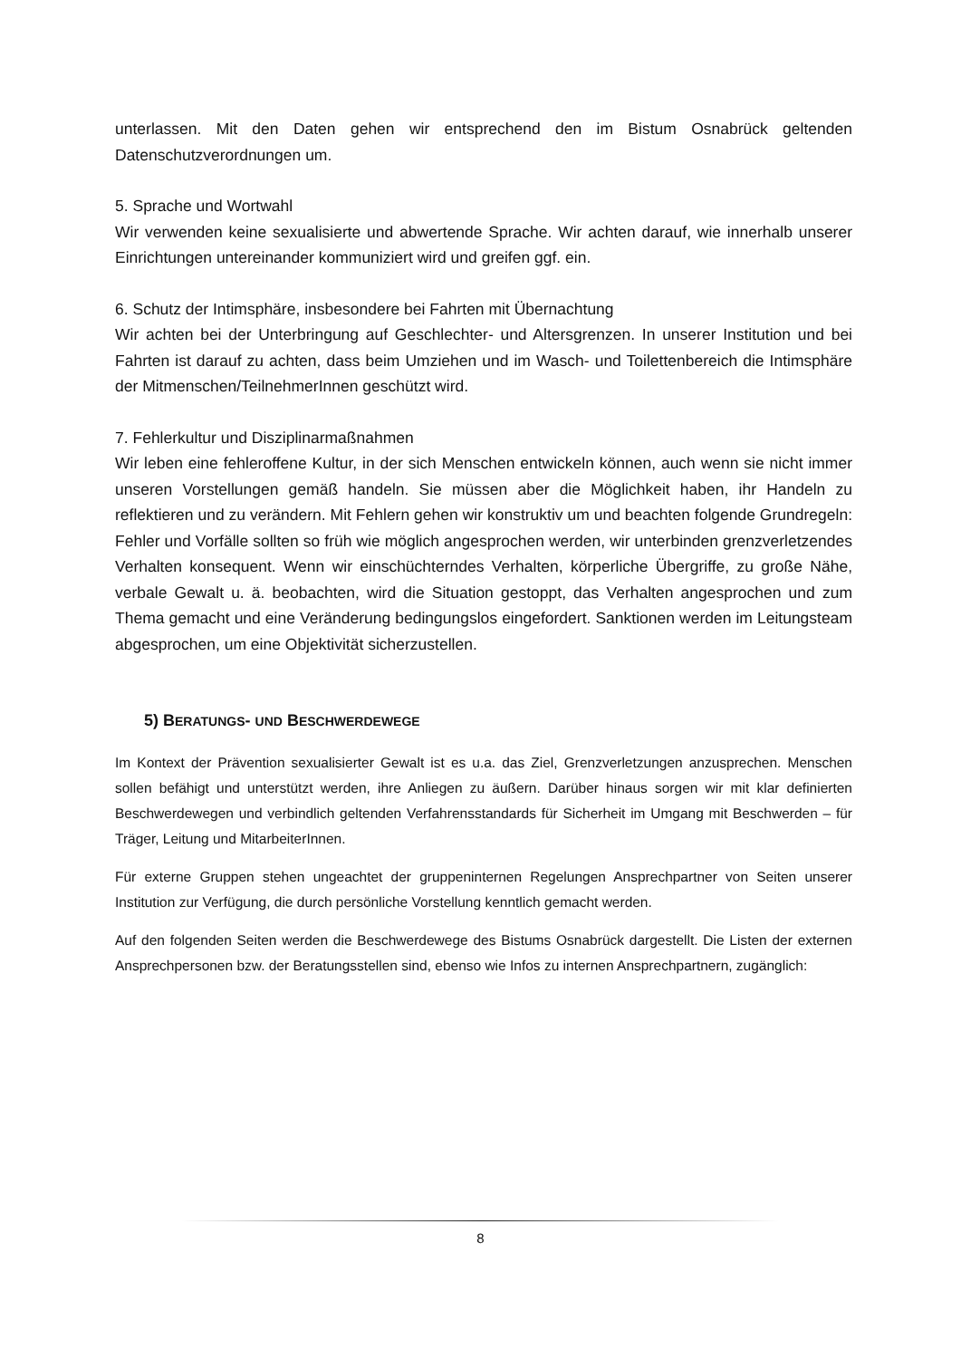unterlassen. Mit den Daten gehen wir entsprechend den im Bistum Osnabrück geltenden Datenschutzverordnungen um.
5. Sprache und Wortwahl
Wir verwenden keine sexualisierte und abwertende Sprache. Wir achten darauf, wie innerhalb unserer Einrichtungen untereinander kommuniziert wird und greifen ggf. ein.
6. Schutz der Intimsphäre, insbesondere bei Fahrten mit Übernachtung
Wir achten bei der Unterbringung auf Geschlechter- und Altersgrenzen. In unserer Institution und bei Fahrten ist darauf zu achten, dass beim Umziehen und im Wasch- und Toilettenbereich die Intimsphäre der Mitmenschen/TeilnehmerInnen geschützt wird.
7. Fehlerkultur und Disziplinarmaßnahmen
Wir leben eine fehleroffene Kultur, in der sich Menschen entwickeln können, auch wenn sie nicht immer unseren Vorstellungen gemäß handeln. Sie müssen aber die Möglichkeit haben, ihr Handeln zu reflektieren und zu verändern. Mit Fehlern gehen wir konstruktiv um und beachten folgende Grundregeln: Fehler und Vorfälle sollten so früh wie möglich angesprochen werden, wir unterbinden grenzverletzendes Verhalten konsequent. Wenn wir einschüchterndes Verhalten, körperliche Übergriffe, zu große Nähe, verbale Gewalt u. ä. beobachten, wird die Situation gestoppt, das Verhalten angesprochen und zum Thema gemacht und eine Veränderung bedingungslos eingefordert. Sanktionen werden im Leitungsteam abgesprochen, um eine Objektivität sicherzustellen.
5) BERATUNGS- UND BESCHWERDEWEGE
Im Kontext der Prävention sexualisierter Gewalt ist es u.a. das Ziel, Grenzverletzungen anzusprechen. Menschen sollen befähigt und unterstützt werden, ihre Anliegen zu äußern. Darüber hinaus sorgen wir mit klar definierten Beschwerdewegen und verbindlich geltenden Verfahrensstandards für Sicherheit im Umgang mit Beschwerden – für Träger, Leitung und MitarbeiterInnen.
Für externe Gruppen stehen ungeachtet der gruppeninternen Regelungen Ansprechpartner von Seiten unserer Institution zur Verfügung, die durch persönliche Vorstellung kenntlich gemacht werden.
Auf den folgenden Seiten werden die Beschwerdewege des Bistums Osnabrück dargestellt. Die Listen der externen Ansprechpersonen bzw. der Beratungsstellen sind, ebenso wie Infos zu internen Ansprechpartnern, zugänglich:
8